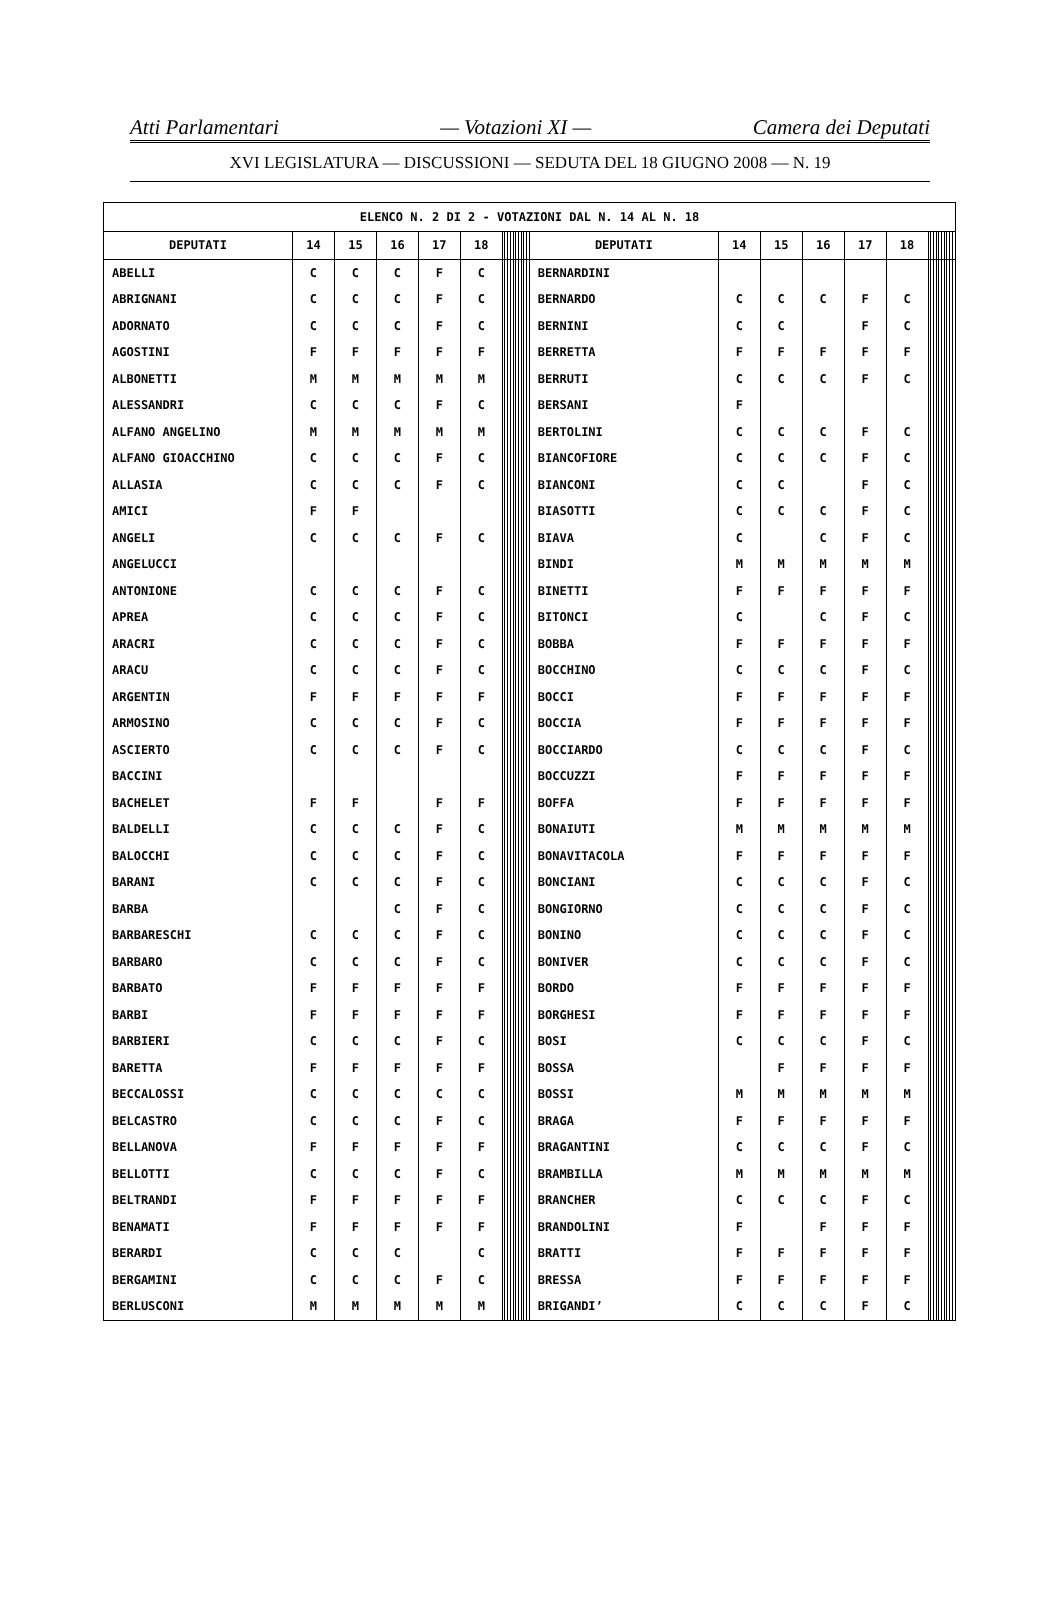Atti Parlamentari — Votazioni XI — Camera dei Deputati
XVI LEGISLATURA — DISCUSSIONI — SEDUTA DEL 18 GIUGNO 2008 — N. 19
| ELENCO N. 2 DI 2 - VOTAZIONI DAL N. 14 AL N. 18 | | | | | | | | | | | | | | | | | | | | | | | | | | | | | | | |
| --- | --- | --- | --- | --- | --- | --- | --- | --- | --- | --- | --- | --- | --- | --- | --- | --- | --- | --- | --- | --- | --- | --- | --- | --- | --- | --- | --- | --- | --- | --- | --- |
| DEPUTATI | 14 | 15 | 16 | 17 | 18 | | | | | | | | | | | DEPUTATI | 14 | 15 | 16 | 17 | 18 | | | | | | | | | | |
| ABELLI | C | C | C | F | C | | | | | | | | | | | BERNARDINI | | | | | | | | | | | | | | | |
| ABRIGNANI | C | C | C | F | C | | | | | | | | | | | BERNARDO | C | C | C | F | C | | | | | | | | | | |
| ADORNATO | C | C | C | F | C | | | | | | | | | | | BERNINI | C | C | | F | C | | | | | | | | | | |
| AGOSTINI | F | F | F | F | F | | | | | | | | | | | BERRETTA | F | F | F | F | F | | | | | | | | | | |
| ALBONETTI | M | M | M | M | M | | | | | | | | | | | BERRUTI | C | C | C | F | C | | | | | | | | | | |
| ALESSANDRI | C | C | C | F | C | | | | | | | | | | | BERSANI | F | | | | | | | | | | | | | | |
| ALFANO ANGELINO | M | M | M | M | M | | | | | | | | | | | BERTOLINI | C | C | C | F | C | | | | | | | | | | |
| ALFANO GIOACCHINO | C | C | C | F | C | | | | | | | | | | | BIANCOFIORE | C | C | C | F | C | | | | | | | | | | |
| ALLASIA | C | C | C | F | C | | | | | | | | | | | BIANCONI | C | C | | F | C | | | | | | | | | | |
| AMICI | F | F | | | | | | | | | | | | | | BIASOTTI | C | C | C | F | C | | | | | | | | | | |
| ANGELI | C | C | C | F | C | | | | | | | | | | | BIAVA | C | | C | F | C | | | | | | | | | | |
| ANGELUCCI | | | | | | | | | | | | | | | | BINDI | M | M | M | M | M | | | | | | | | | | |
| ANTONIONE | C | C | C | F | C | | | | | | | | | | | BINETTI | F | F | F | F | F | | | | | | | | | | |
| APREA | C | C | C | F | C | | | | | | | | | | | BITONCI | C | | C | F | C | | | | | | | | | | |
| ARACRI | C | C | C | F | C | | | | | | | | | | | BOBBA | F | F | F | F | F | | | | | | | | | | |
| ARACU | C | C | C | F | C | | | | | | | | | | | BOCCHINO | C | C | C | F | C | | | | | | | | | | |
| ARGENTIN | F | F | F | F | F | | | | | | | | | | | BOCCI | F | F | F | F | F | | | | | | | | | | |
| ARMOSINO | C | C | C | F | C | | | | | | | | | | | BOCCIA | F | F | F | F | F | | | | | | | | | | |
| ASCIERTO | C | C | C | F | C | | | | | | | | | | | BOCCIARDO | C | C | C | F | C | | | | | | | | | | |
| BACCINI | | | | | | | | | | | | | | | | BOCCUZZI | F | F | F | F | F | | | | | | | | | | |
| BACHELET | F | F | | F | F | | | | | | | | | | | BOFFA | F | F | F | F | F | | | | | | | | | | |
| BALDELLI | C | C | C | F | C | | | | | | | | | | | BONAIUTI | M | M | M | M | M | | | | | | | | | | |
| BALOCCHI | C | C | C | F | C | | | | | | | | | | | BONAVITACOLA | F | F | F | F | F | | | | | | | | | | |
| BARANI | C | C | C | F | C | | | | | | | | | | | BONCIANI | C | C | C | F | C | | | | | | | | | | |
| BARBA | | | C | F | C | | | | | | | | | | | BONGIORNO | C | C | C | F | C | | | | | | | | | | |
| BARBARESCHI | C | C | C | F | C | | | | | | | | | | | BONINO | C | C | C | F | C | | | | | | | | | | |
| BARBARO | C | C | C | F | C | | | | | | | | | | | BONIVER | C | C | C | F | C | | | | | | | | | | |
| BARBATO | F | F | F | F | F | | | | | | | | | | | BORDO | F | F | F | F | F | | | | | | | | | | |
| BARBI | F | F | F | F | F | | | | | | | | | | | BORGHESI | F | F | F | F | F | | | | | | | | | | |
| BARBIERI | C | C | C | F | C | | | | | | | | | | | BOSI | C | C | C | F | C | | | | | | | | | | |
| BARETTA | F | F | F | F | F | | | | | | | | | | | BOSSA | | F | F | F | F | | | | | | | | | | |
| BECCALOSSI | C | C | C | C | C | | | | | | | | | | | BOSSI | M | M | M | M | M | | | | | | | | | | |
| BELCASTRO | C | C | C | F | C | | | | | | | | | | | BRAGA | F | F | F | F | F | | | | | | | | | | |
| BELLANOVA | F | F | F | F | F | | | | | | | | | | | BRAGANTINI | C | C | C | F | C | | | | | | | | | | |
| BELLOTTI | C | C | C | F | C | | | | | | | | | | | BRAMBILLA | M | M | M | M | M | | | | | | | | | | |
| BELTRANDI | F | F | F | F | F | | | | | | | | | | | BRANCHER | C | C | C | F | C | | | | | | | | | | |
| BENAMATI | F | F | F | F | F | | | | | | | | | | | BRANDOLINI | F | | F | F | F | | | | | | | | | | |
| BERARDI | C | C | C | | C | | | | | | | | | | | BRATTI | F | F | F | F | F | | | | | | | | | | |
| BERGAMINI | C | C | C | F | C | | | | | | | | | | | BRESSA | F | F | F | F | F | | | | | | | | | | |
| BERLUSCONI | M | M | M | M | M | | | | | | | | | | | BRIGANDI’ | C | C | C | F | C | | | | | | | | | | |